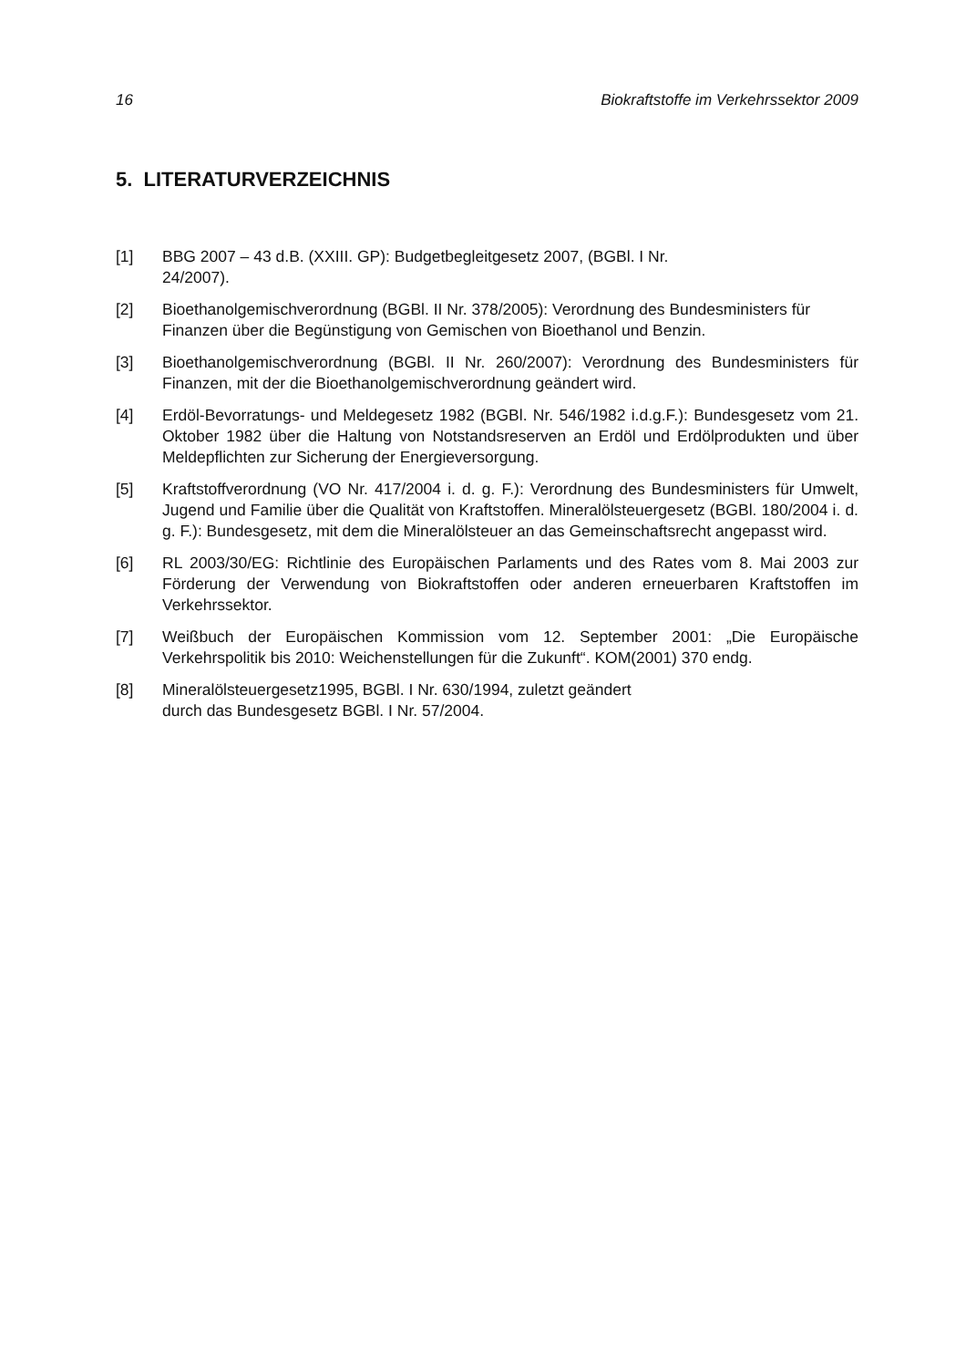16 Biokraftstoffe im Verkehrssektor 2009
5. LITERATURVERZEICHNIS
[1] BBG 2007 – 43 d.B. (XXIII. GP): Budgetbegleitgesetz 2007, (BGBl. I Nr.
24/2007).
[2] Bioethanolgemischverordnung (BGBl. II Nr. 378/2005): Verordnung des Bundesministers für Finanzen über die Begünstigung von Gemischen von Bioethanol und Benzin.
[3] Bioethanolgemischverordnung (BGBl. II Nr. 260/2007): Verordnung des Bundesministers für Finanzen, mit der die Bioethanolgemischverordnung geändert wird.
[4] Erdöl-Bevorratungs- und Meldegesetz 1982 (BGBl. Nr. 546/1982 i.d.g.F.): Bundesgesetz vom 21. Oktober 1982 über die Haltung von Notstandsreserven an Erdöl und Erdölprodukten und über Meldepflichten zur Sicherung der Energieversorgung.
[5] Kraftstoffverordnung (VO Nr. 417/2004 i. d. g. F.): Verordnung des Bundesministers für Umwelt, Jugend und Familie über die Qualität von Kraftstoffen. Mineralölsteuergesetz (BGBl. 180/2004 i. d. g. F.): Bundesgesetz, mit dem die Mineralölsteuer an das Gemeinschaftsrecht angepasst wird.
[6] RL 2003/30/EG: Richtlinie des Europäischen Parlaments und des Rates vom 8. Mai 2003 zur Förderung der Verwendung von Biokraftstoffen oder anderen erneuerbaren Kraftstoffen im Verkehrssektor.
[7] Weißbuch der Europäischen Kommission vom 12. September 2001: „Die Europäische Verkehrspolitik bis 2010: Weichenstellungen für die Zukunft“. KOM(2001) 370 endg.
[8] Mineralölsteuergesetz1995, BGBl. I Nr. 630/1994, zuletzt geändert
durch das Bundesgesetz BGBl. I Nr. 57/2004.